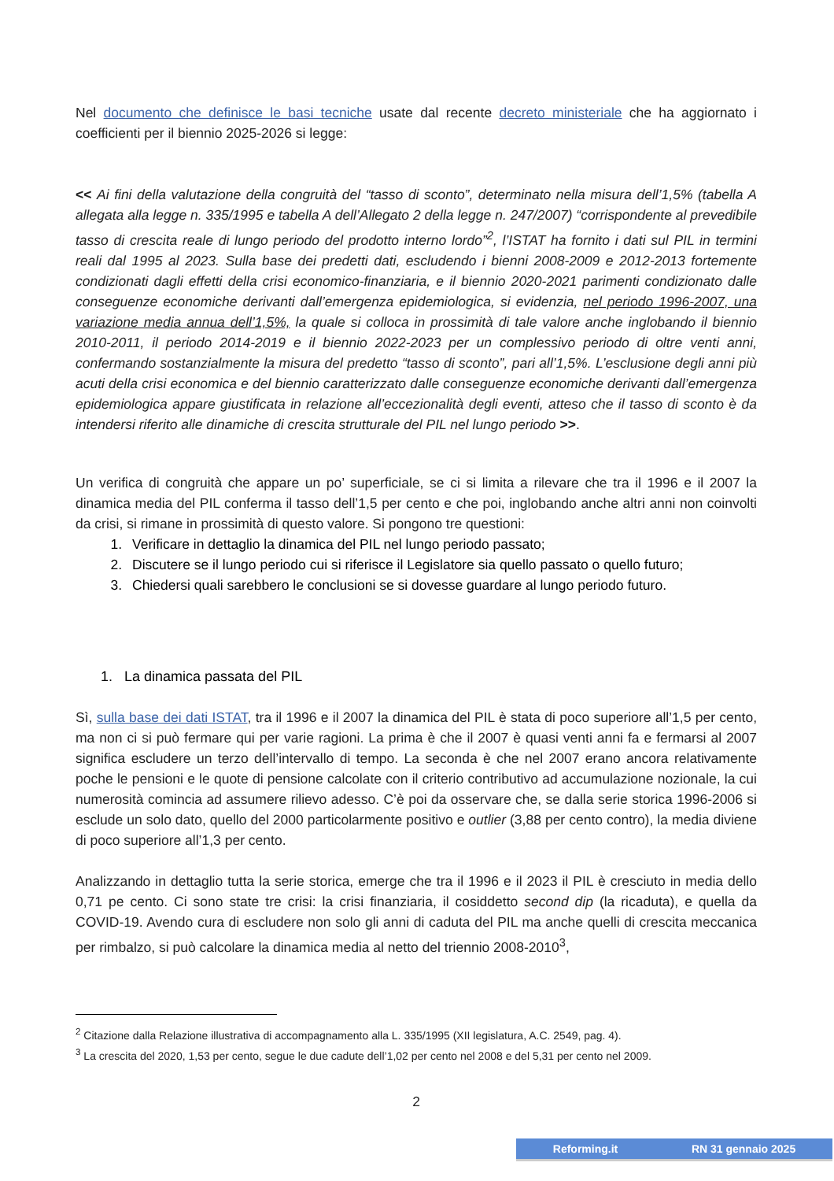Nel documento che definisce le basi tecniche usate dal recente decreto ministeriale che ha aggiornato i coefficienti per il biennio 2025-2026 si legge:
<< Ai fini della valutazione della congruità del “tasso di sconto”, determinato nella misura dell’1,5% (tabella A allegata alla legge n. 335/1995 e tabella A dell’Allegato 2 della legge n. 247/2007) “corrispondente al prevedibile tasso di crescita reale di lungo periodo del prodotto interno lordo”<sup>2</sup>, l’ISTAT ha fornito i dati sul PIL in termini reali dal 1995 al 2023. Sulla base dei predetti dati, escludendo i bienni 2008-2009 e 2012-2013 fortemente condizionati dagli effetti della crisi economico-finanziaria, e il biennio 2020-2021 parimenti condizionato dalle conseguenze economiche derivanti dall’emergenza epidemiologica, si evidenzia, nel periodo 1996-2007, una variazione media annua dell’1,5%, la quale si colloca in prossimità di tale valore anche inglobando il biennio 2010-2011, il periodo 2014-2019 e il biennio 2022-2023 per un complessivo periodo di oltre venti anni, confermando sostanzialmente la misura del predetto “tasso di sconto”, pari all’1,5%. L’esclusione degli anni più acuti della crisi economica e del biennio caratterizzato dalle conseguenze economiche derivanti dall’emergenza epidemiologica appare giustificata in relazione all’eccezionalità degli eventi, atteso che il tasso di sconto è da intendersi riferito alle dinamiche di crescita strutturale del PIL nel lungo periodo >>.
Un verifica di congruità che appare un po’ superficiale, se ci si limita a rilevare che tra il 1996 e il 2007 la dinamica media del PIL conferma il tasso dell’1,5 per cento e che poi, inglobando anche altri anni non coinvolti da crisi, si rimane in prossimità di questo valore. Si pongono tre questioni:
1. Verificare in dettaglio la dinamica del PIL nel lungo periodo passato;
2. Discutere se il lungo periodo cui si riferisce il Legislatore sia quello passato o quello futuro;
3. Chiedersi quali sarebbero le conclusioni se si dovesse guardare al lungo periodo futuro.
1. La dinamica passata del PIL
Sì, sulla base dei dati ISTAT, tra il 1996 e il 2007 la dinamica del PIL è stata di poco superiore all’1,5 per cento, ma non ci si può fermare qui per varie ragioni. La prima è che il 2007 è quasi venti anni fa e fermarsi al 2007 significa escludere un terzo dell’intervallo di tempo. La seconda è che nel 2007 erano ancora relativamente poche le pensioni e le quote di pensione calcolate con il criterio contributivo ad accumulazione nozionale, la cui numerosità comincia ad assumere rilievo adesso. C’è poi da osservare che, se dalla serie storica 1996-2006 si esclude un solo dato, quello del 2000 particolarmente positivo e outlier (3,88 per cento contro), la media diviene di poco superiore all’1,3 per cento.
Analizzando in dettaglio tutta la serie storica, emerge che tra il 1996 e il 2023 il PIL è cresciuto in media dello 0,71 pe cento. Ci sono state tre crisi: la crisi finanziaria, il cosiddetto second dip (la ricaduta), e quella da COVID-19. Avendo cura di escludere non solo gli anni di caduta del PIL ma anche quelli di crescita meccanica per rimbalzo, si può calcolare la dinamica media al netto del triennio 2008-2010<sup>3</sup>,
<sup>2</sup> Citazione dalla Relazione illustrativa di accompagnamento alla L. 335/1995 (XII legislatura, A.C. 2549, pag. 4).
<sup>3</sup> La crescita del 2020, 1,53 per cento, segue le due cadute dell’1,02 per cento nel 2008 e del 5,31 per cento nel 2009.
2
Reforming.it RN 31 gennaio 2025